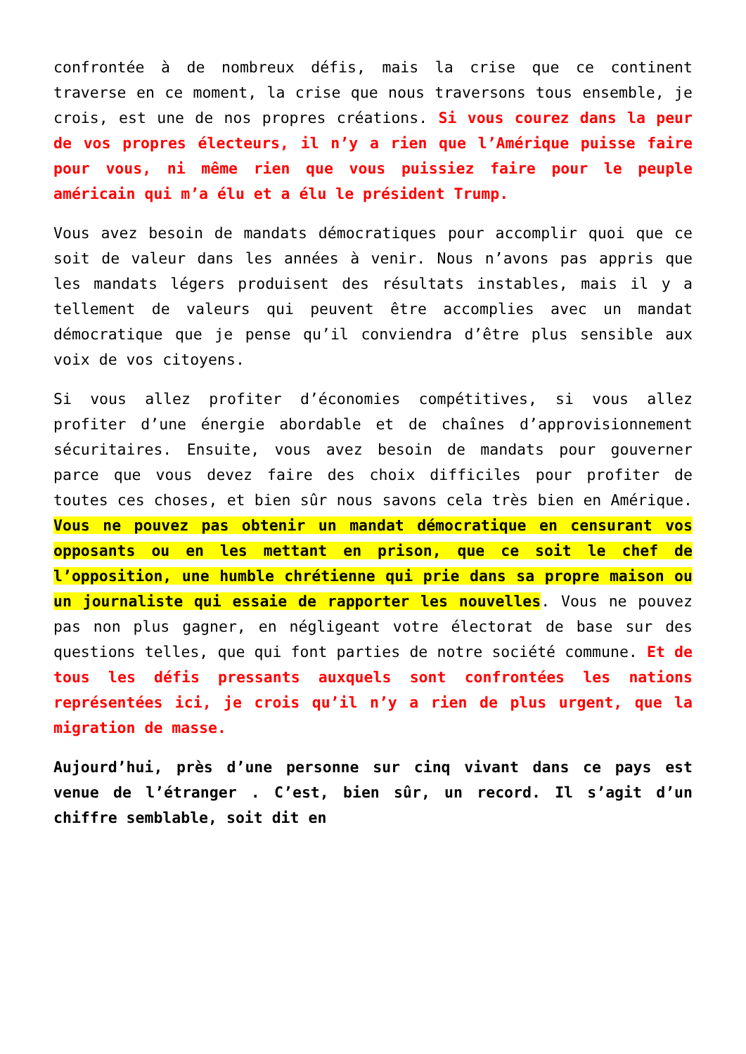confrontée à de nombreux défis, mais la crise que ce continent traverse en ce moment, la crise que nous traversons tous ensemble, je crois, est une de nos propres créations. Si vous courez dans la peur de vos propres électeurs, il n’y a rien que l’Amérique puisse faire pour vous, ni même rien que vous puissiez faire pour le peuple américain qui m’a élu et a élu le président Trump.
Vous avez besoin de mandats démocratiques pour accomplir quoi que ce soit de valeur dans les années à venir. Nous n’avons pas appris que les mandats légers produisent des résultats instables, mais il y a tellement de valeurs qui peuvent être accomplies avec un mandat démocratique que je pense qu’il conviendra d’être plus sensible aux voix de vos citoyens.
Si vous allez profiter d’économies compétitives, si vous allez profiter d’une énergie abordable et de chaînes d’approvisionnement sécuritaires. Ensuite, vous avez besoin de mandats pour gouverner parce que vous devez faire des choix difficiles pour profiter de toutes ces choses, et bien sûr nous savons cela très bien en Amérique. Vous ne pouvez pas obtenir un mandat démocratique en censurant vos opposants ou en les mettant en prison, que ce soit le chef de l’opposition, une humble chrétienne qui prie dans sa propre maison ou un journaliste qui essaie de rapporter les nouvelles. Vous ne pouvez pas non plus gagner, en négligeant votre électorat de base sur des questions telles, que qui font parties de notre société commune. Et de tous les défis pressants auxquels sont confrontées les nations représentées ici, je crois qu’il n’y a rien de plus urgent, que la migration de masse.
Aujourd’hui, près d’une personne sur cinq vivant dans ce pays est venue de l’étranger . C’est, bien sûr, un record. Il s’agit d’un chiffre semblable, soit dit en